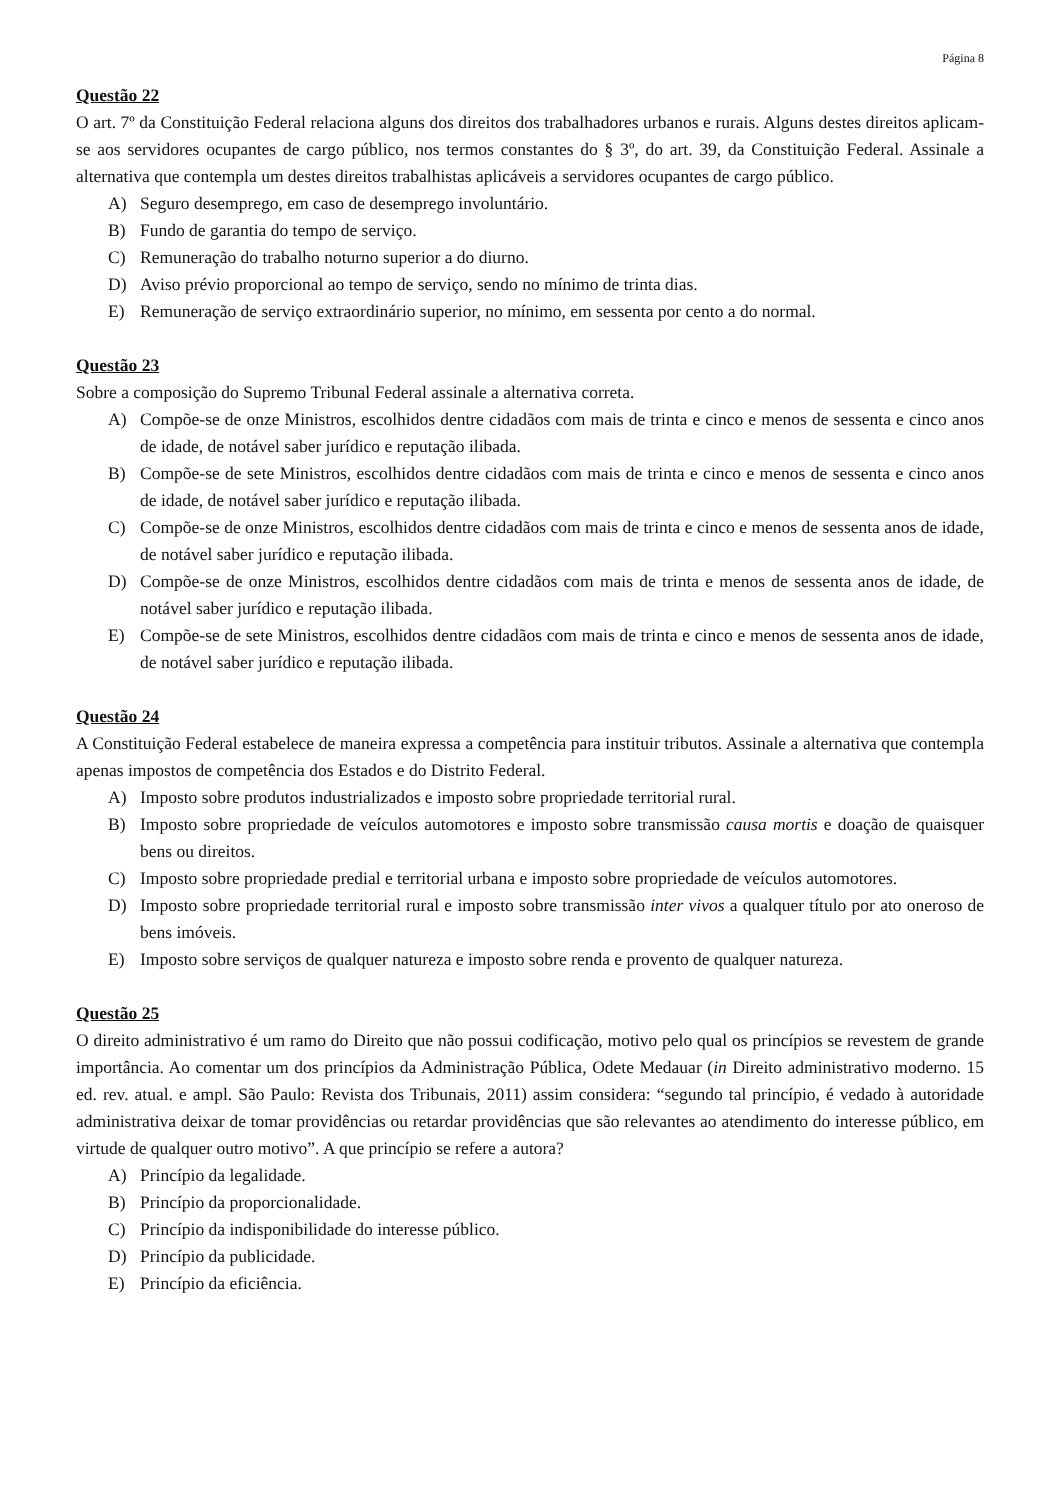Página 8
Questão 22
O art. 7º da Constituição Federal relaciona alguns dos direitos dos trabalhadores urbanos e rurais. Alguns destes direitos aplicam-se aos servidores ocupantes de cargo público, nos termos constantes do § 3º, do art. 39, da Constituição Federal. Assinale a alternativa que contempla um destes direitos trabalhistas aplicáveis a servidores ocupantes de cargo público.
A) Seguro desemprego, em caso de desemprego involuntário.
B) Fundo de garantia do tempo de serviço.
C) Remuneração do trabalho noturno superior a do diurno.
D) Aviso prévio proporcional ao tempo de serviço, sendo no mínimo de trinta dias.
E) Remuneração de serviço extraordinário superior, no mínimo, em sessenta por cento a do normal.
Questão 23
Sobre a composição do Supremo Tribunal Federal assinale a alternativa correta.
A) Compõe-se de onze Ministros, escolhidos dentre cidadãos com mais de trinta e cinco e menos de sessenta e cinco anos de idade, de notável saber jurídico e reputação ilibada.
B) Compõe-se de sete Ministros, escolhidos dentre cidadãos com mais de trinta e cinco e menos de sessenta e cinco anos de idade, de notável saber jurídico e reputação ilibada.
C) Compõe-se de onze Ministros, escolhidos dentre cidadãos com mais de trinta e cinco e menos de sessenta anos de idade, de notável saber jurídico e reputação ilibada.
D) Compõe-se de onze Ministros, escolhidos dentre cidadãos com mais de trinta e menos de sessenta anos de idade, de notável saber jurídico e reputação ilibada.
E) Compõe-se de sete Ministros, escolhidos dentre cidadãos com mais de trinta e cinco e menos de sessenta anos de idade, de notável saber jurídico e reputação ilibada.
Questão 24
A Constituição Federal estabelece de maneira expressa a competência para instituir tributos. Assinale a alternativa que contempla apenas impostos de competência dos Estados e do Distrito Federal.
A) Imposto sobre produtos industrializados e imposto sobre propriedade territorial rural.
B) Imposto sobre propriedade de veículos automotores e imposto sobre transmissão causa mortis e doação de quaisquer bens ou direitos.
C) Imposto sobre propriedade predial e territorial urbana e imposto sobre propriedade de veículos automotores.
D) Imposto sobre propriedade territorial rural e imposto sobre transmissão inter vivos a qualquer título por ato oneroso de bens imóveis.
E) Imposto sobre serviços de qualquer natureza e imposto sobre renda e provento de qualquer natureza.
Questão 25
O direito administrativo é um ramo do Direito que não possui codificação, motivo pelo qual os princípios se revestem de grande importância. Ao comentar um dos princípios da Administração Pública, Odete Medauar (in Direito administrativo moderno. 15 ed. rev. atual. e ampl. São Paulo: Revista dos Tribunais, 2011) assim considera: “segundo tal princípio, é vedado à autoridade administrativa deixar de tomar providências ou retardar providências que são relevantes ao atendimento do interesse público, em virtude de qualquer outro motivo”. A que princípio se refere a autora?
A) Princípio da legalidade.
B) Princípio da proporcionalidade.
C) Princípio da indisponibilidade do interesse público.
D) Princípio da publicidade.
E) Princípio da eficiência.